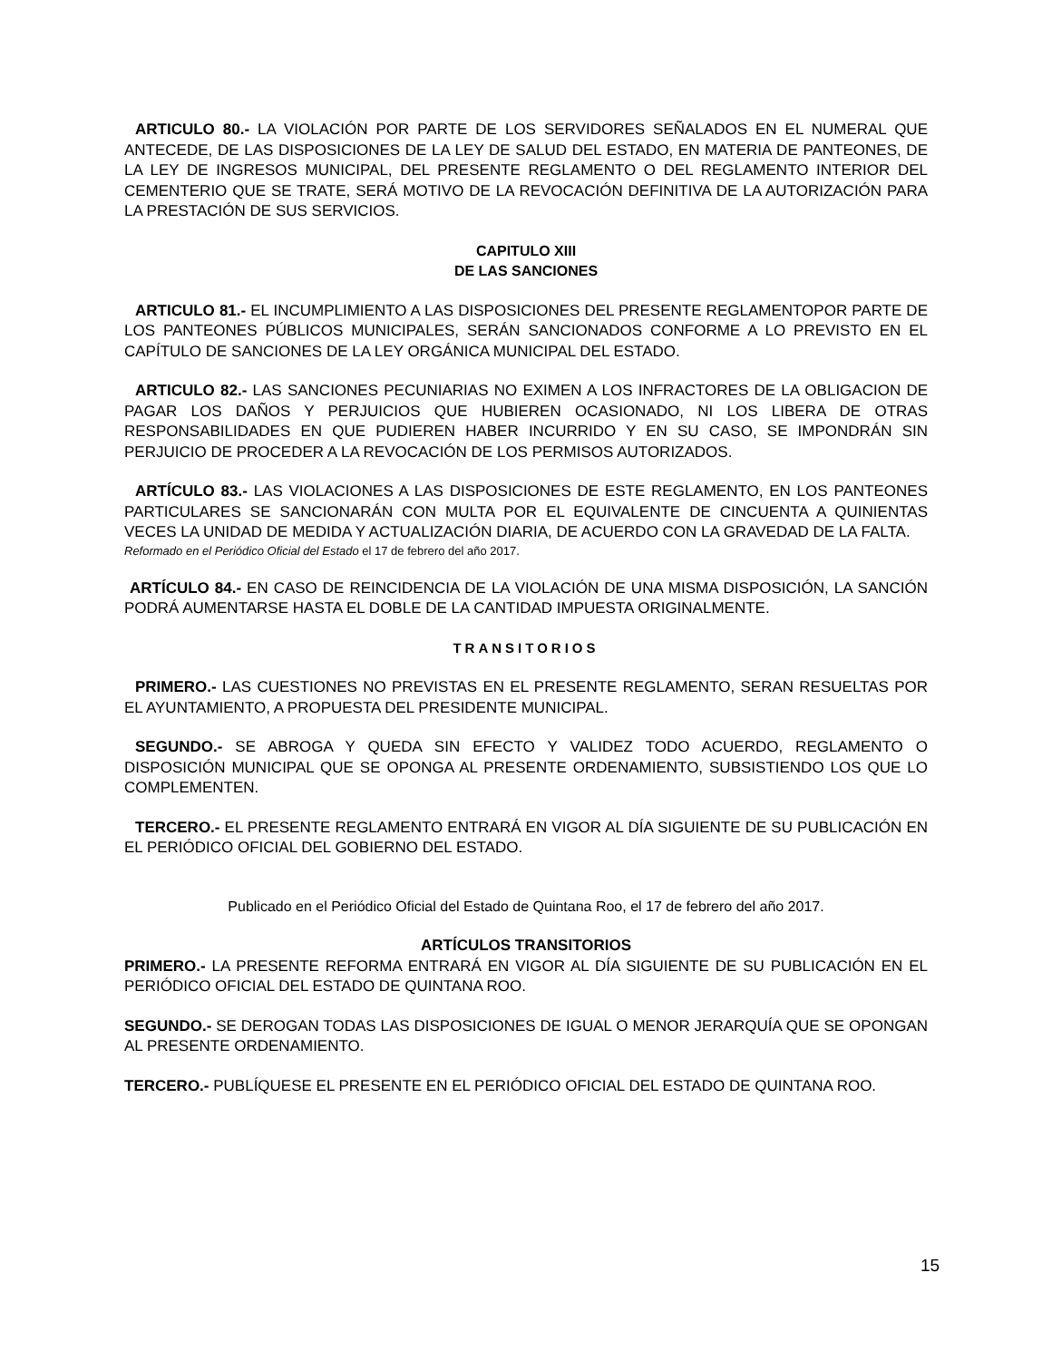ARTICULO 80.- LA VIOLACIÓN POR PARTE DE LOS SERVIDORES SEÑALADOS EN EL NUMERAL QUE ANTECEDE, DE LAS DISPOSICIONES DE LA LEY DE SALUD DEL ESTADO, EN MATERIA DE PANTEONES, DE LA LEY DE INGRESOS MUNICIPAL, DEL PRESENTE REGLAMENTO O DEL REGLAMENTO INTERIOR DEL CEMENTERIO QUE SE TRATE, SERÁ MOTIVO DE LA REVOCACIÓN DEFINITIVA DE LA AUTORIZACIÓN PARA LA PRESTACIÓN DE SUS SERVICIOS.
CAPITULO XIII
DE LAS SANCIONES
ARTICULO 81.- EL INCUMPLIMIENTO A LAS DISPOSICIONES DEL PRESENTE REGLAMENTOPOR PARTE DE LOS PANTEONES PÚBLICOS MUNICIPALES, SERÁN SANCIONADOS CONFORME A LO PREVISTO EN EL CAPÍTULO DE SANCIONES DE LA LEY ORGÁNICA MUNICIPAL DEL ESTADO.
ARTICULO 82.- LAS SANCIONES PECUNIARIAS NO EXIMEN A LOS INFRACTORES DE LA OBLIGACION DE PAGAR LOS DAÑOS Y PERJUICIOS QUE HUBIEREN OCASIONADO, NI LOS LIBERA DE OTRAS RESPONSABILIDADES EN QUE PUDIEREN HABER INCURRIDO Y EN SU CASO, SE IMPONDRÁN SIN PERJUICIO DE PROCEDER A LA REVOCACIÓN DE LOS PERMISOS AUTORIZADOS.
ARTÍCULO 83.- LAS VIOLACIONES A LAS DISPOSICIONES DE ESTE REGLAMENTO, EN LOS PANTEONES PARTICULARES SE SANCIONARÁN CON MULTA POR EL EQUIVALENTE DE CINCUENTA A QUINIENTAS VECES LA UNIDAD DE MEDIDA Y ACTUALIZACIÓN DIARIA, DE ACUERDO CON LA GRAVEDAD DE LA FALTA.
Reformado en el Periódico Oficial del Estado el 17 de febrero del año 2017.
ARTÍCULO 84.- EN CASO DE REINCIDENCIA DE LA VIOLACIÓN DE UNA MISMA DISPOSICIÓN, LA SANCIÓN PODRÁ AUMENTARSE HASTA EL DOBLE DE LA CANTIDAD IMPUESTA ORIGINALMENTE.
TRANSITORIOS
PRIMERO.- LAS CUESTIONES NO PREVISTAS EN EL PRESENTE REGLAMENTO, SERAN RESUELTAS POR EL AYUNTAMIENTO, A PROPUESTA DEL PRESIDENTE MUNICIPAL.
SEGUNDO.- SE ABROGA Y QUEDA SIN EFECTO Y VALIDEZ TODO ACUERDO, REGLAMENTO O DISPOSICIÓN MUNICIPAL QUE SE OPONGA AL PRESENTE ORDENAMIENTO, SUBSISTIENDO LOS QUE LO COMPLEMENTEN.
TERCERO.- EL PRESENTE REGLAMENTO ENTRARÁ EN VIGOR AL DÍA SIGUIENTE DE SU PUBLICACIÓN EN EL PERIÓDICO OFICIAL DEL GOBIERNO DEL ESTADO.
Publicado en el Periódico Oficial del Estado de Quintana Roo, el 17 de febrero del año 2017.
ARTÍCULOS TRANSITORIOS
PRIMERO.- LA PRESENTE REFORMA ENTRARÁ EN VIGOR AL DÍA SIGUIENTE DE SU PUBLICACIÓN EN EL PERIÓDICO OFICIAL DEL ESTADO DE QUINTANA ROO.
SEGUNDO.- SE DEROGAN TODAS LAS DISPOSICIONES DE IGUAL O MENOR JERARQUÍA QUE SE OPONGAN AL PRESENTE ORDENAMIENTO.
TERCERO.- PUBLÍQUESE EL PRESENTE EN EL PERIÓDICO OFICIAL DEL ESTADO DE QUINTANA ROO.
15